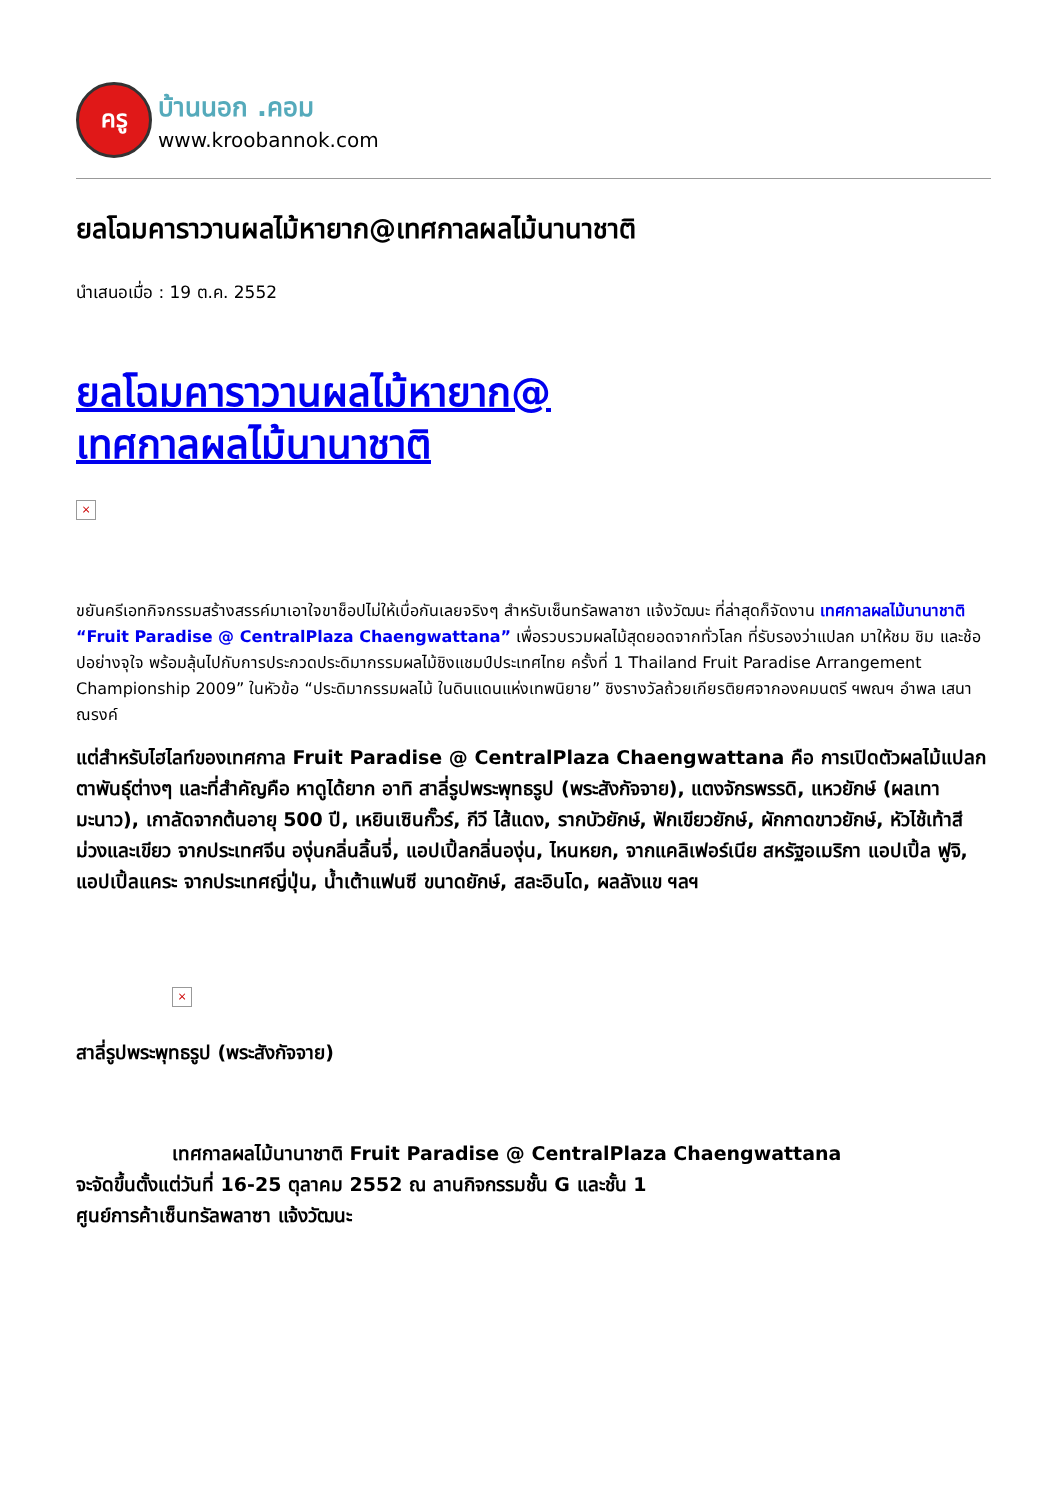ครู
บ้านนอก .คอม
www.kroobannok.com
ยลโฉมคาราวานผลไม้หายาก@เทศกาลผลไม้นานาชาติ
นำเสนอเมื่อ : 19 ต.ค. 2552
ยลโฉมคาราวานผลไม้หายาก@
เทศกาลผลไม้นานาชาติ
×
ขยันครีเอทกิจกรรมสร้างสรรค์มาเอาใจขาช็อปไม่ให้เบื่อกันเลยจริงๆ สำหรับเซ็นทรัลพลาซา แจ้งวัฒนะ ที่ล่าสุดก็จัดงาน เทศกาลผลไม้นานาชาติ “Fruit Paradise @ CentralPlaza Chaengwattana” เพื่อรวบรวมผลไม้สุดยอดจากทั่วโลก ที่รับรองว่าแปลก มาให้ชม ชิม และช้อปอย่างจุใจ พร้อมลุ้นไปกับการประกวดประดิมากรรมผลไม้ชิงแชมป์ประเทศไทย ครั้งที่ 1 Thailand Fruit Paradise Arrangement Championship 2009” ในหัวข้อ “ประดิมากรรมผลไม้ ในดินแดนแห่งเทพนิยาย” ชิงรางวัลถ้วยเกียรติยศจากองคมนตรี ฯพณฯ อำพล เสนาณรงค์
แต่สำหรับไฮไลท์ของเทศกาล Fruit Paradise @ CentralPlaza Chaengwattana คือ การเปิดตัวผลไม้แปลกตาพันธุ์ต่างๆ และที่สำคัญคือ หาดูได้ยาก อาทิ สาลี่รูปพระพุทธรูป (พระสังกัจจาย), แตงจักรพรรดิ, แหวยักษ์ (ผลเทามะนาว), เกาลัดจากต้นอายุ 500 ปี, เหยินเซินกั๊วร์, กีวี ไส้แดง, รากบัวยักษ์, ฟักเขียวยักษ์, ผักกาดขาวยักษ์, หัวไช้เท้าสีม่วงและเขียว จากประเทศจีน องุ่นกลิ่นลิ้นจี่, แอปเปิ้ลกลิ่นองุ่น, ไหนหยก, จากแคลิเฟอร์เนีย สหรัฐอเมริกา แอปเปิ้ล ฟูจิ, แอปเปิ้ลแคระ จากประเทศญี่ปุ่น, น้ำเต้าแฟนซี ขนาดยักษ์, สละอินโด, ผลลังแข ฯลฯ
×
สาลี่รูปพระพุทธรูป (พระสังกัจจาย)
เทศกาลผลไม้นานาชาติ Fruit Paradise @ CentralPlaza Chaengwattana
จะจัดขึ้นตั้งแต่วันที่ 16-25 ตุลาคม 2552 ณ ลานกิจกรรมชั้น G และชั้น 1
ศูนย์การค้าเซ็นทรัลพลาซา แจ้งวัฒนะ